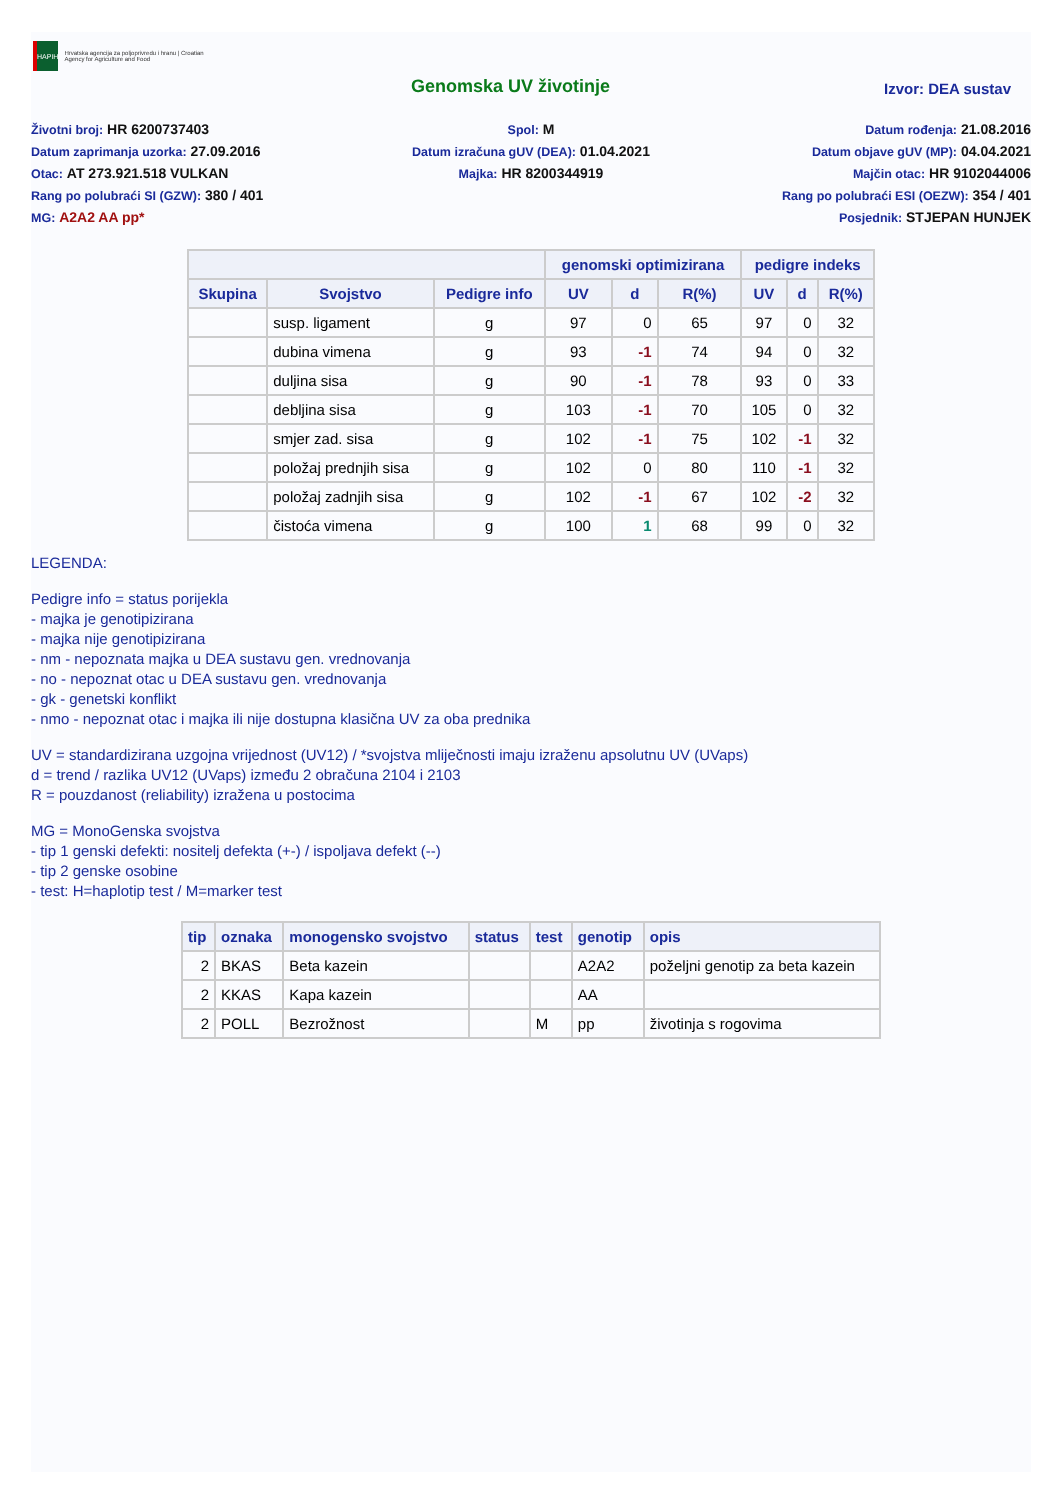HAPIH
Hrvatska agencija za poljoprivredu i hranu | Croatian Agency for Agriculture and Food
Genomska UV životinje
Izvor: DEA sustav
Životni broj: HR 6200737403
Spol: M
Datum rođenja: 21.08.2016
Datum zaprimanja uzorka: 27.09.2016
Datum izračuna gUV (DEA): 01.04.2021
Datum objave gUV (MP): 04.04.2021
Otac: AT 273.921.518 VULKAN
Majka: HR 8200344919
Majčin otac: HR 9102044006
Rang po polubraći SI (GZW): 380 / 401
Rang po polubraći ESI (OEZW): 354 / 401
MG: A2A2 AA pp*
Posjednik: STJEPAN HUNJEK
| | | | genomski optimizirana | | | pedigre indeks | | |
| --- | --- | --- | --- | --- | --- | --- | --- | --- |
| Skupina | Svojstvo | Pedigre info | UV | d | R(%) | UV | d | R(%) |
| | susp. ligament | g | 97 | 0 | 65 | 97 | 0 | 32 |
| | dubina vimena | g | 93 | -1 | 74 | 94 | 0 | 32 |
| | duljina sisa | g | 90 | -1 | 78 | 93 | 0 | 33 |
| | debljina sisa | g | 103 | -1 | 70 | 105 | 0 | 32 |
| | smjer zad. sisa | g | 102 | -1 | 75 | 102 | -1 | 32 |
| | položaj prednjih sisa | g | 102 | 0 | 80 | 110 | -1 | 32 |
| | položaj zadnjih sisa | g | 102 | -1 | 67 | 102 | -2 | 32 |
| | čistoća vimena | g | 100 | 1 | 68 | 99 | 0 | 32 |
LEGENDA:
Pedigre info = status porijekla
- majka je genotipizirana
- majka nije genotipizirana
- nm - nepoznata majka u DEA sustavu gen. vrednovanja
- no - nepoznat otac u DEA sustavu gen. vrednovanja
- gk - genetski konflikt
- nmo - nepoznat otac i majka ili nije dostupna klasična UV za oba prednika
UV = standardizirana uzgojna vrijednost (UV12) / *svojstva mliječnosti imaju izraženu apsolutnu UV (UVaps)
d = trend / razlika UV12 (UVaps) između 2 obračuna 2104 i 2103
R = pouzdanost (reliability) izražena u postocima
MG = MonoGenska svojstva
- tip 1 genski defekti: nositelj defekta (+-) / ispoljava defekt (--)
- tip 2 genske osobine
- test: H=haplotip test / M=marker test
| tip | oznaka | monogensko svojstvo | status | test | genotip | opis |
| --- | --- | --- | --- | --- | --- | --- |
| 2 | BKAS | Beta kazein | | | A2A2 | poželjni genotip za beta kazein |
| 2 | KKAS | Kapa kazein | | | AA | |
| 2 | POLL | Bezrožnost | | M | pp | životinja s rogovima |